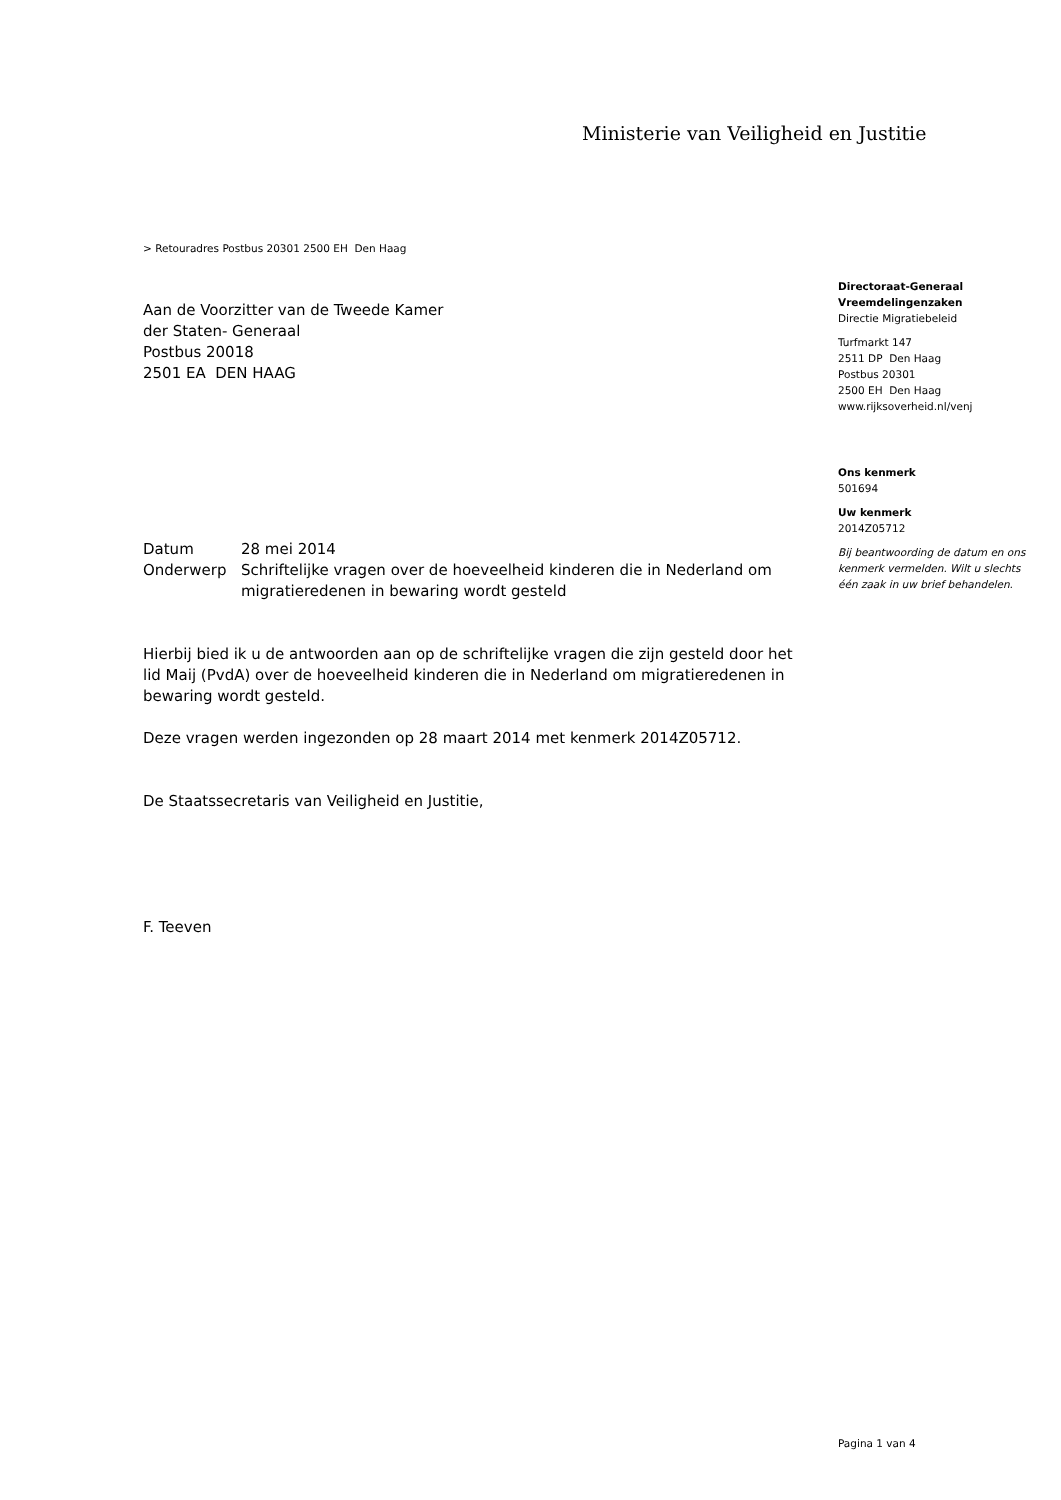Ministerie van Veiligheid en Justitie
> Retouradres Postbus 20301 2500 EH Den Haag
Aan de Voorzitter van de Tweede Kamer
der Staten- Generaal
Postbus 20018
2501 EA DEN HAAG
| Datum | 28 mei 2014 |
| Onderwerp | Schriftelijke vragen over de hoeveelheid kinderen die in Nederland om migratieredenen in bewaring wordt gesteld |
Hierbij bied ik u de antwoorden aan op de schriftelijke vragen die zijn gesteld door het lid Maij (PvdA) over de hoeveelheid kinderen die in Nederland om migratieredenen in bewaring wordt gesteld.
Deze vragen werden ingezonden op 28 maart 2014 met kenmerk 2014Z05712.
De Staatssecretaris van Veiligheid en Justitie,
F. Teeven
Directoraat-Generaal
Vreemdelingenzaken
Directie Migratiebeleid
Turfmarkt 147
2511 DP Den Haag
Postbus 20301
2500 EH Den Haag
www.rijksoverheid.nl/venj
Ons kenmerk
501694
Uw kenmerk
2014Z05712
Bij beantwoording de datum en ons kenmerk vermelden. Wilt u slechts één zaak in uw brief behandelen.
Pagina 1 van 4